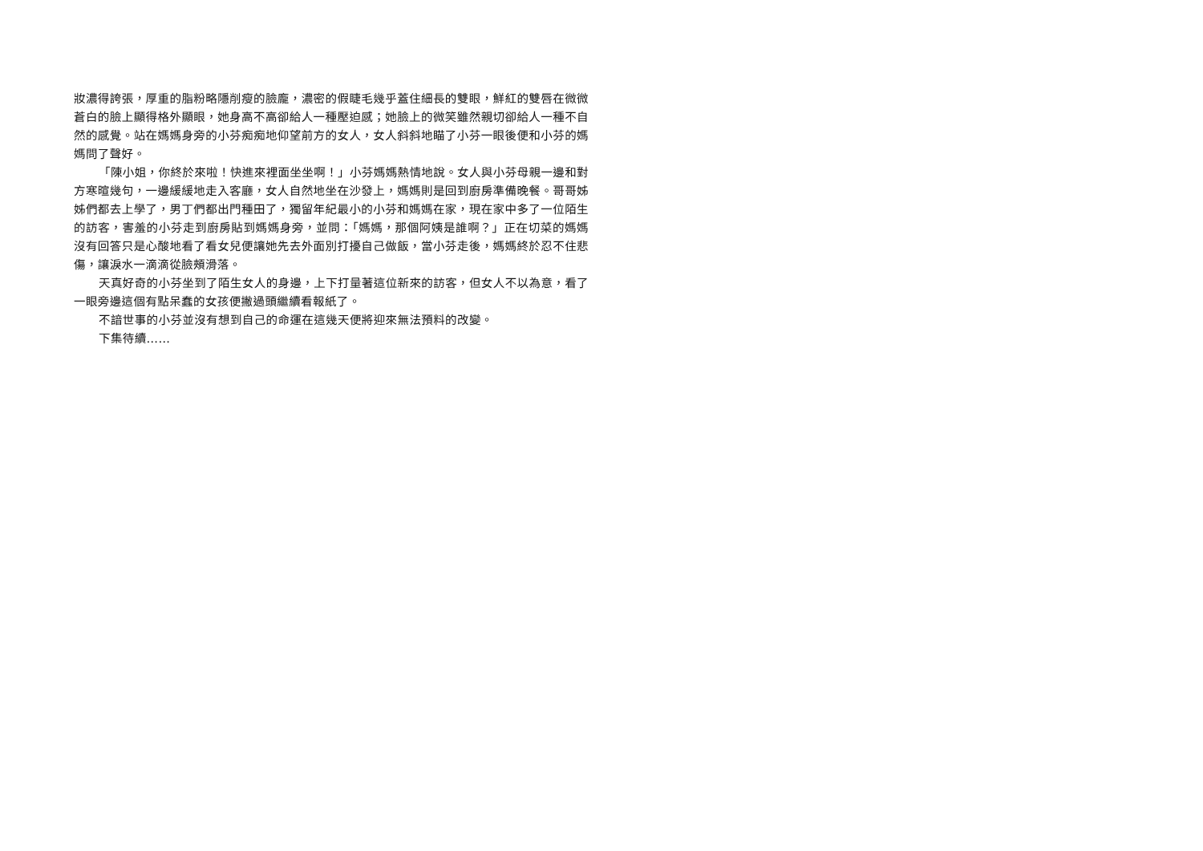妝濃得誇張，厚重的脂粉略隱削瘦的臉龐，濃密的假睫毛幾乎蓋住細長的雙眼，鮮紅的雙唇在微微蒼白的臉上顯得格外顯眼，她身高不高卻給人一種壓迫感；她臉上的微笑雖然親切卻給人一種不自然的感覺。站在媽媽身旁的小芬痴痴地仰望前方的女人，女人斜斜地瞄了小芬一眼後便和小芬的媽媽問了聲好。
「陳小姐，你終於來啦！快進來裡面坐坐啊！」小芬媽媽熱情地說。女人與小芬母親一邊和對方寒暄幾句，一邊緩緩地走入客廳，女人自然地坐在沙發上，媽媽則是回到廚房準備晚餐。哥哥姊姊們都去上學了，男丁們都出門種田了，獨留年紀最小的小芬和媽媽在家，現在家中多了一位陌生的訪客，害羞的小芬走到廚房貼到媽媽身旁，並問：「媽媽，那個阿姨是誰啊？」正在切菜的媽媽沒有回答只是心酸地看了看女兒便讓她先去外面別打擾自己做飯，當小芬走後，媽媽終於忍不住悲傷，讓淚水一滴滴從臉頰滑落。
天真好奇的小芬坐到了陌生女人的身邊，上下打量著這位新來的訪客，但女人不以為意，看了一眼旁邊這個有點呆蠢的女孩便撇過頭繼續看報紙了。
不諳世事的小芬並沒有想到自己的命運在這幾天便將迎來無法預料的改變。
下集待續……